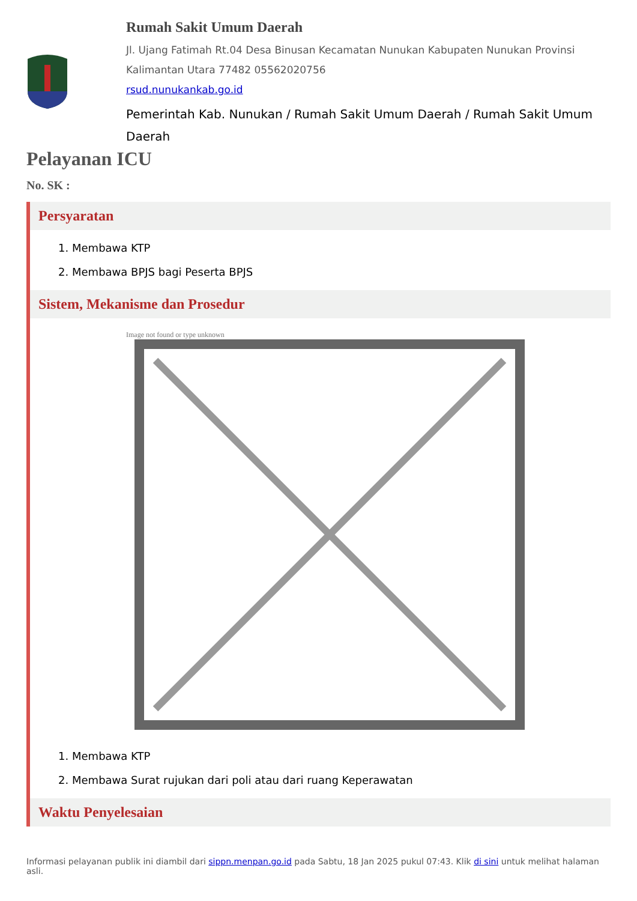Rumah Sakit Umum Daerah
Jl. Ujang Fatimah Rt.04 Desa Binusan Kecamatan Nunukan Kabupaten Nunukan Provinsi Kalimantan Utara 77482 05562020756
rsud.nunukankab.go.id
Pemerintah Kab. Nunukan / Rumah Sakit Umum Daerah / Rumah Sakit Umum Daerah
Pelayanan ICU
No. SK :
Persyaratan
1. Membawa KTP
2. Membawa BPJS bagi Peserta BPJS
Sistem, Mekanisme dan Prosedur
Image not found or type unknown
1. Membawa KTP
2. Membawa Surat rujukan dari poli atau dari ruang Keperawatan
Waktu Penyelesaian
Informasi pelayanan publik ini diambil dari sippn.menpan.go.id pada Sabtu, 18 Jan 2025 pukul 07:43. Klik di sini untuk melihat halaman asli.